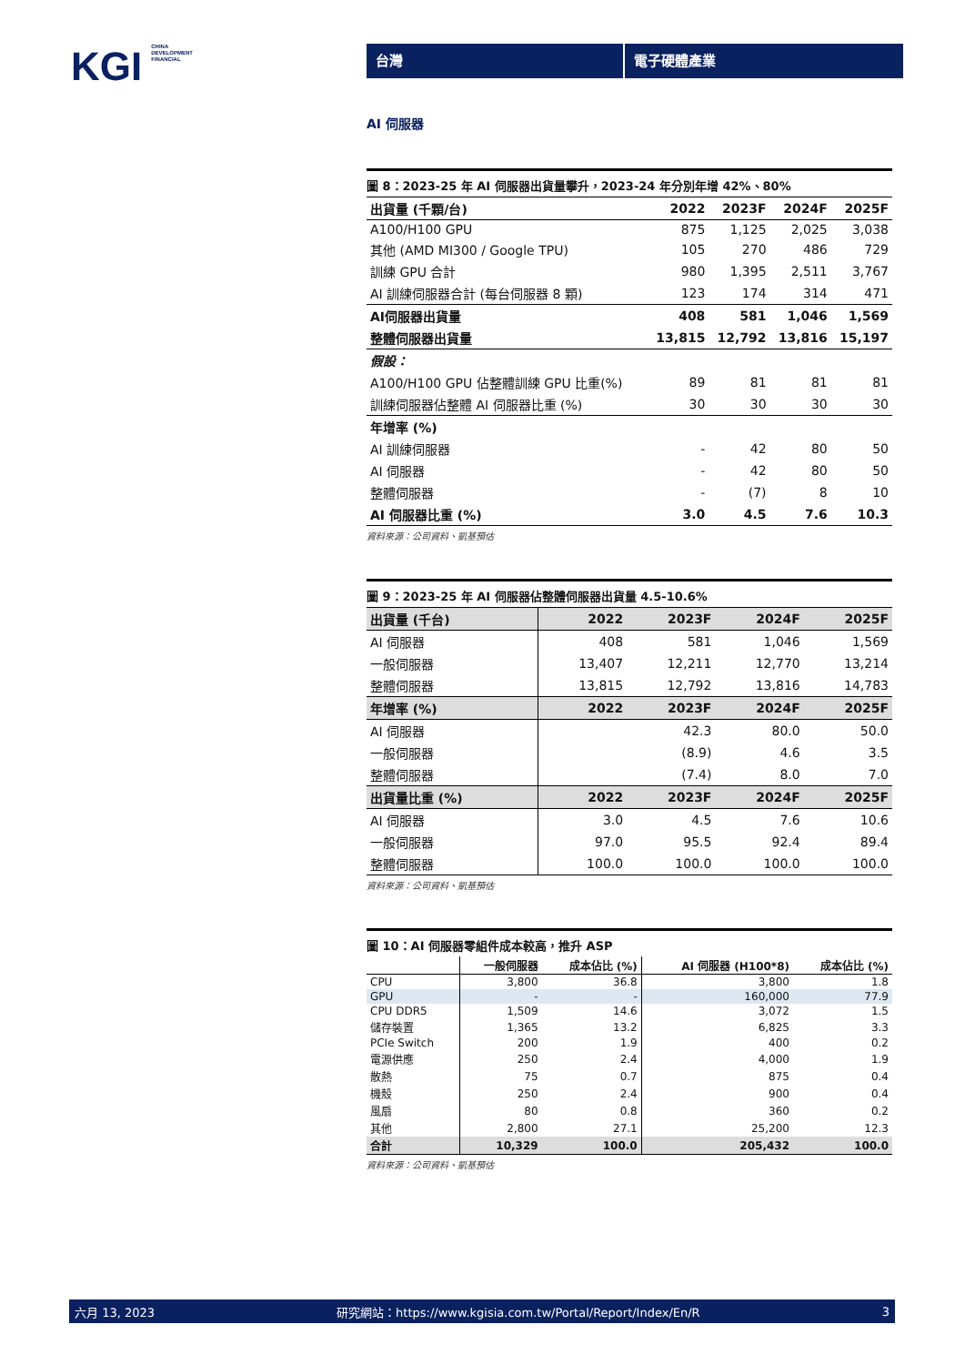KGI CHINA
DEVELOPMENT
FINANCIAL
台灣 電子硬體產業
AI 伺服器
圖 8：2023-25 年 AI 伺服器出貨量攀升，2023-24 年分別年增 42%、80%
| 出貨量 (千顆/台) | 2022 | 2023F | 2024F | 2025F |
| --- | --- | --- | --- | --- |
| A100/H100 GPU | 875 | 1,125 | 2,025 | 3,038 |
| 其他 (AMD MI300 / Google TPU) | 105 | 270 | 486 | 729 |
| 訓練 GPU 合計 | 980 | 1,395 | 2,511 | 3,767 |
| AI 訓練伺服器合計 (每台伺服器 8 顆) | 123 | 174 | 314 | 471 |
| AI伺服器出貨量 | 408 | 581 | 1,046 | 1,569 |
| 整體伺服器出貨量 | 13,815 | 12,792 | 13,816 | 15,197 |
| 假設： | | | | |
| A100/H100 GPU 佔整體訓練 GPU 比重(%) | 89 | 81 | 81 | 81 |
| 訓練伺服器佔整體 AI 伺服器比重 (%) | 30 | 30 | 30 | 30 |
| 年增率 (%) | | | | |
| AI 訓練伺服器 | - | 42 | 80 | 50 |
| AI 伺服器 | - | 42 | 80 | 50 |
| 整體伺服器 | - | (7) | 8 | 10 |
| AI 伺服器比重 (%) | 3.0 | 4.5 | 7.6 | 10.3 |
資料來源：公司資料、凱基預估
圖 9：2023-25 年 AI 伺服器佔整體伺服器出貨量 4.5-10.6%
| 出貨量 (千台) | 2022 | 2023F | 2024F | 2025F |
| --- | --- | --- | --- | --- |
| AI 伺服器 | 408 | 581 | 1,046 | 1,569 |
| 一般伺服器 | 13,407 | 12,211 | 12,770 | 13,214 |
| 整體伺服器 | 13,815 | 12,792 | 13,816 | 14,783 |
| 年增率 (%) | 2022 | 2023F | 2024F | 2025F |
| AI 伺服器 | | 42.3 | 80.0 | 50.0 |
| 一般伺服器 | | (8.9) | 4.6 | 3.5 |
| 整體伺服器 | | (7.4) | 8.0 | 7.0 |
| 出貨量比重 (%) | 2022 | 2023F | 2024F | 2025F |
| AI 伺服器 | 3.0 | 4.5 | 7.6 | 10.6 |
| 一般伺服器 | 97.0 | 95.5 | 92.4 | 89.4 |
| 整體伺服器 | 100.0 | 100.0 | 100.0 | 100.0 |
資料來源：公司資料、凱基預估
圖 10：AI 伺服器零組件成本較高，推升 ASP
| | 一般伺服器 | 成本佔比 (%) | AI 伺服器 (H100*8) | 成本佔比 (%) |
| --- | --- | --- | --- | --- |
| CPU | 3,800 | 36.8 | 3,800 | 1.8 |
| GPU | - | - | 160,000 | 77.9 |
| CPU DDR5 | 1,509 | 14.6 | 3,072 | 1.5 |
| 儲存裝置 | 1,365 | 13.2 | 6,825 | 3.3 |
| PCIe Switch | 200 | 1.9 | 400 | 0.2 |
| 電源供應 | 250 | 2.4 | 4,000 | 1.9 |
| 散熱 | 75 | 0.7 | 875 | 0.4 |
| 機殼 | 250 | 2.4 | 900 | 0.4 |
| 風扇 | 80 | 0.8 | 360 | 0.2 |
| 其他 | 2,800 | 27.1 | 25,200 | 12.3 |
| 合計 | 10,329 | 100.0 | 205,432 | 100.0 |
資料來源：公司資料、凱基預估
六月 13, 2023 研究網站：https://www.kgisia.com.tw/Portal/Report/Index/En/R 3